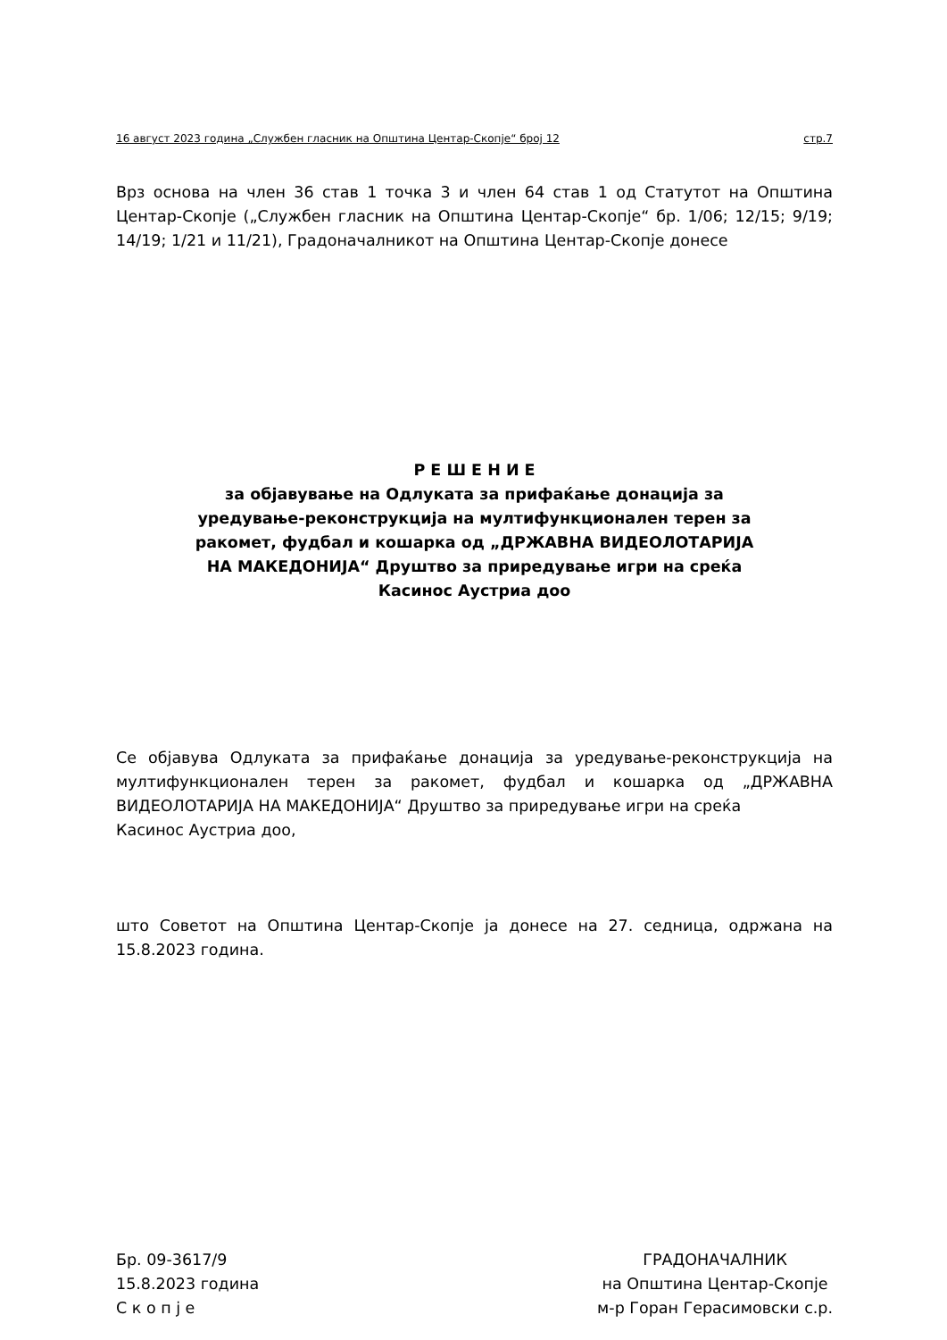16 август 2023 година „Службен гласник на Општина Центар-Скопје“ број 12 стр.7
Врз основа на член 36 став 1 точка 3 и член 64 став 1 од Статутот на Општина Центар-Скопје („Службен гласник на Општина Центар-Скопје“ бр. 1/06; 12/15; 9/19; 14/19; 1/21 и 11/21), Градоначалникот на Општина Центар-Скопје донесе
Р Е Ш Е Н И Е
за објавување на Одлуката за прифаќање донација за
уредување-реконструкција на мултифункционален терен за
ракомет, фудбал и кошарка од „ДРЖАВНА ВИДЕОЛОТАРИЈА
НА МАКЕДОНИЈА“ Друштво за приредување игри на среќа
Касинос Аустриа доо
Се објавува Одлуката за прифаќање донација за уредување-реконструкција на мултифункционален терен за ракомет, фудбал и кошарка од „ДРЖАВНА ВИДЕОЛОТАРИЈА НА МАКЕДОНИЈА“ Друштво за приредување игри на среќа
Касинос Аустриа доо,
што Советот на Општина Центар-Скопје ја донесе на 27. седница, одржана на 15.8.2023 година.
Бр. 09-3617/9
15.8.2023 година
С к о п ј е
ГРАДОНАЧАЛНИК
на Општина Центар-Скопје
м-р Горан Герасимовски с.р.